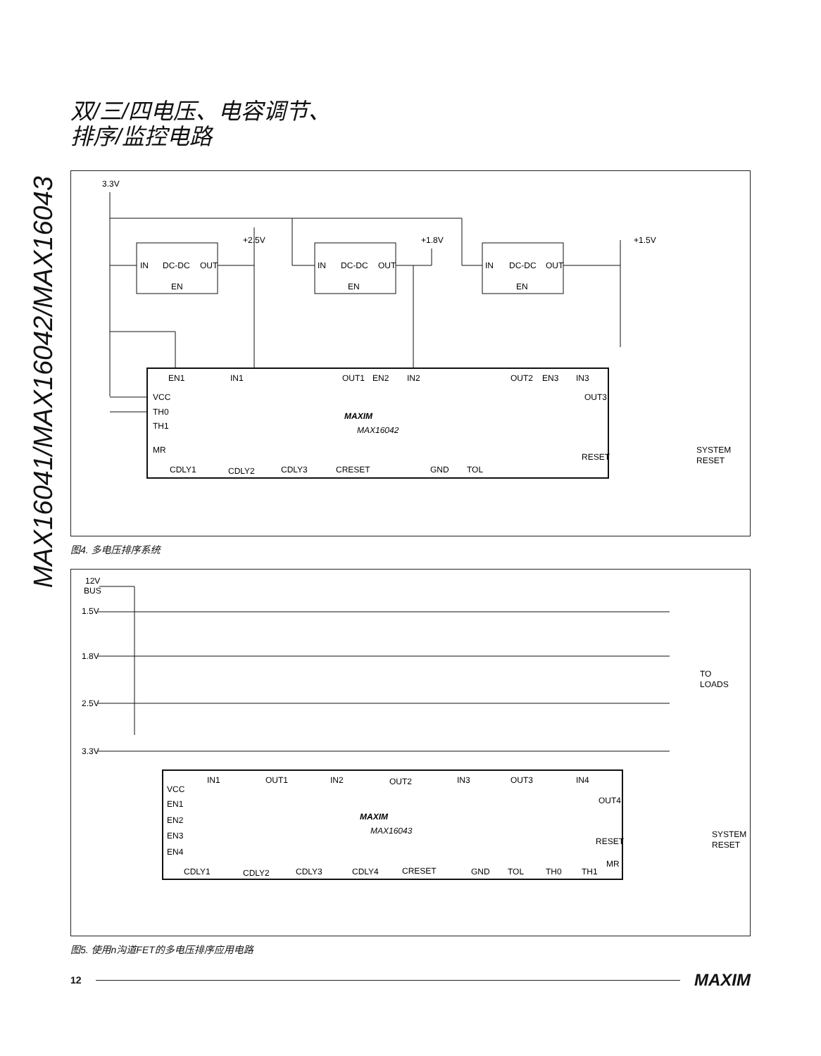MAX16041/MAX16042/MAX16043
双/三/四电压、电容调节、
排序/监控电路
3.3V
+2.5V
+1.8V
+1.5V
IN
DC-DC
OUT
EN
IN
DC-DC
OUT
EN
IN
DC-DC
OUT
EN
EN1
IN1
OUT1
EN2
IN2
OUT2
EN3
IN3
VCC
TH0
TH1
MR
OUT3
RESET
MAXIM
MAX16042
SYSTEM
RESET
CDLY1
CDLY2
CDLY3
CRESET
GND
TOL
图4. 多电压排序系统
12V
BUS
1.5V
1.8V
2.5V
3.3V
TO
LOADS
IN1
OUT1
IN2
OUT2
IN3
OUT3
IN4
VCC
EN1
EN2
EN3
EN4
OUT4
RESET
MR
MAXIM
MAX16043
SYSTEM
RESET
CDLY1
CDLY2
CDLY3
CDLY4
CRESET
GND
TOL
TH0
TH1
图5. 使用n沟道FET的多电压排序应用电路
12
MAXIM